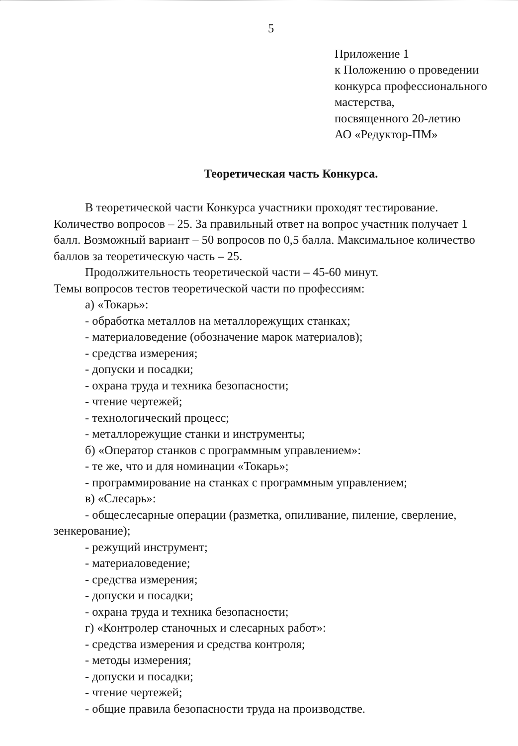5
Приложение 1
к Положению о проведении
конкурса профессионального
мастерства,
посвященного 20-летию
АО «Редуктор-ПМ»
Теоретическая часть Конкурса.
В теоретической части Конкурса участники проходят тестирование. Количество вопросов – 25. За правильный ответ на вопрос участник получает 1 балл. Возможный вариант – 50 вопросов по 0,5 балла. Максимальное количество баллов за теоретическую часть – 25.
Продолжительность теоретической части – 45-60 минут.
Темы вопросов тестов теоретической части по профессиям:
а) «Токарь»:
- обработка металлов на металлорежущих станках;
- материаловедение (обозначение марок материалов);
- средства измерения;
- допуски и посадки;
- охрана труда и техника безопасности;
- чтение чертежей;
- технологический процесс;
- металлорежущие станки и инструменты;
б) «Оператор станков с программным управлением»:
- те же, что и для номинации «Токарь»;
- программирование на станках с программным управлением;
в) «Слесарь»:
- общеслесарные операции (разметка, опиливание, пиление, сверление, зенкерование);
- режущий инструмент;
- материаловедение;
- средства измерения;
- допуски и посадки;
- охрана труда и техника безопасности;
г) «Контролер станочных и слесарных работ»:
- средства измерения и средства контроля;
- методы измерения;
- допуски и посадки;
- чтение чертежей;
- общие правила безопасности труда на производстве.